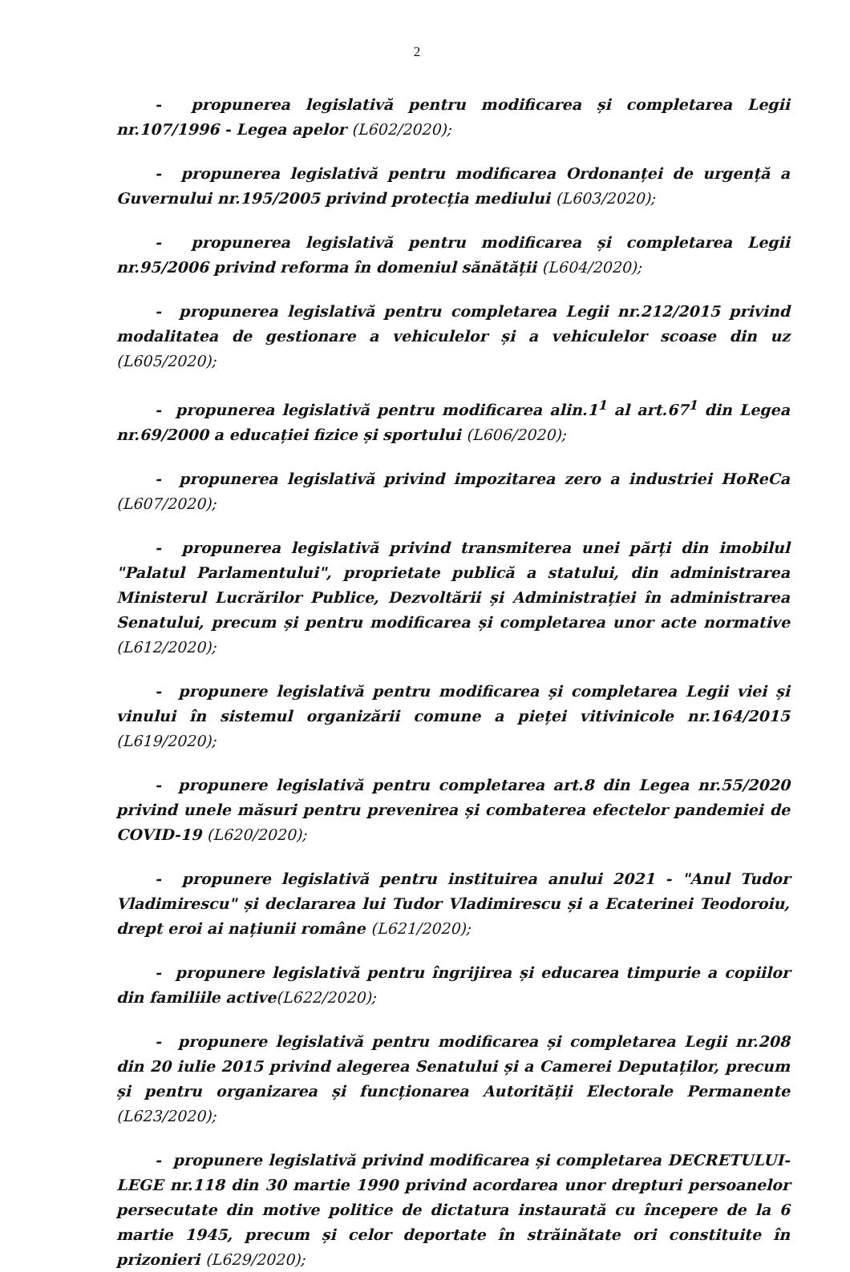2
- propunerea legislativă pentru modificarea și completarea Legii nr.107/1996 - Legea apelor (L602/2020);
- propunerea legislativă pentru modificarea Ordonanței de urgență a Guvernului nr.195/2005 privind protecția mediului (L603/2020);
- propunerea legislativă pentru modificarea și completarea Legii nr.95/2006 privind reforma în domeniul sănătății (L604/2020);
- propunerea legislativă pentru completarea Legii nr.212/2015 privind modalitatea de gestionare a vehiculelor și a vehiculelor scoase din uz (L605/2020);
- propunerea legislativă pentru modificarea alin.1<sup>1</sup> al art.67<sup>1</sup> din Legea nr.69/2000 a educației fizice și sportului (L606/2020);
- propunerea legislativă privind impozitarea zero a industriei HoReCa (L607/2020);
- propunerea legislativă privind transmiterea unei părți din imobilul "Palatul Parlamentului", proprietate publică a statului, din administrarea Ministerul Lucrărilor Publice, Dezvoltării și Administrației în administrarea Senatului, precum și pentru modificarea și completarea unor acte normative (L612/2020);
- propunere legislativă pentru modificarea și completarea Legii viei și vinului în sistemul organizării comune a pieței vitivinicole nr.164/2015 (L619/2020);
- propunere legislativă pentru completarea art.8 din Legea nr.55/2020 privind unele măsuri pentru prevenirea și combaterea efectelor pandemiei de COVID-19 (L620/2020);
- propunere legislativă pentru instituirea anului 2021 - "Anul Tudor Vladimirescu" și declararea lui Tudor Vladimirescu și a Ecaterinei Teodoroiu, drept eroi ai națiunii române (L621/2020);
- propunere legislativă pentru îngrijirea și educarea timpurie a copiilor din familiile active(L622/2020);
- propunere legislativă pentru modificarea și completarea Legii nr.208 din 20 iulie 2015 privind alegerea Senatului și a Camerei Deputaților, precum și pentru organizarea și funcționarea Autorității Electorale Permanente (L623/2020);
- propunere legislativă privind modificarea și completarea DECRETULUI-LEGE nr.118 din 30 martie 1990 privind acordarea unor drepturi persoanelor persecutate din motive politice de dictatura instaurată cu începere de la 6 martie 1945, precum și celor deportate în străinătate ori constituite în prizonieri (L629/2020);